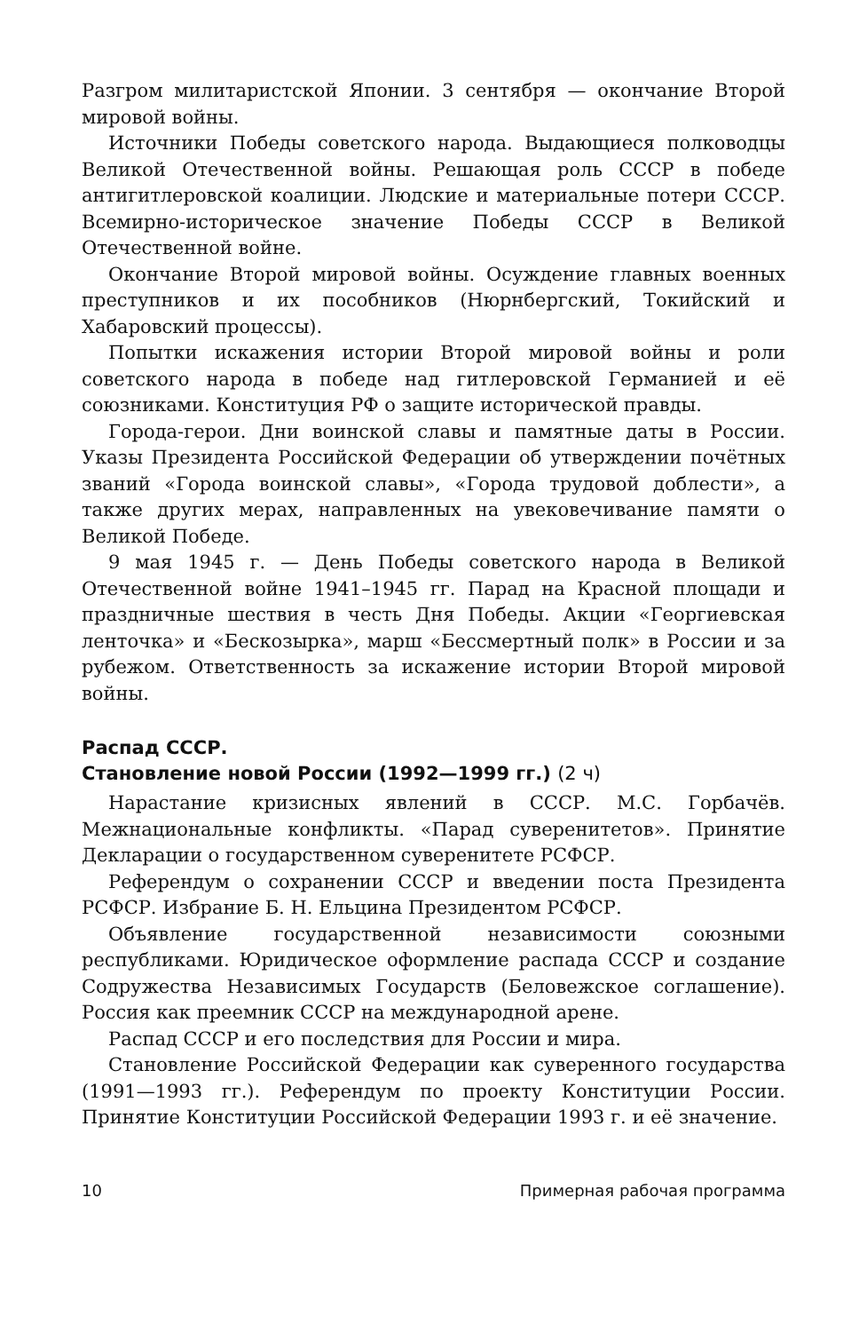Разгром милитаристской Японии. 3 сентября — окончание Второй мировой войны.
Источники Победы советского народа. Выдающиеся полководцы Великой Отечественной войны. Решающая роль СССР в победе антигитлеровской коалиции. Людские и материальные потери СССР. Всемирно-историческое значение Победы СССР в Великой Отечественной войне.
Окончание Второй мировой войны. Осуждение главных военных преступников и их пособников (Нюрнбергский, Токийский и Хабаровский процессы).
Попытки искажения истории Второй мировой войны и роли советского народа в победе над гитлеровской Германией и её союзниками. Конституция РФ о защите исторической правды.
Города-герои. Дни воинской славы и памятные даты в России. Указы Президента Российской Федерации об утверждении почётных званий «Города воинской славы», «Города трудовой доблести», а также других мерах, направленных на увековечивание памяти о Великой Победе.
9 мая 1945 г. — День Победы советского народа в Великой Отечественной войне 1941–1945 гг. Парад на Красной площади и праздничные шествия в честь Дня Победы. Акции «Георгиевская ленточка» и «Бескозырка», марш «Бессмертный полк» в России и за рубежом. Ответственность за искажение истории Второй мировой войны.
Распад СССР.
Становление новой России (1992—1999 гг.) (2 ч)
Нарастание кризисных явлений в СССР. М.С. Горбачёв. Межнациональные конфликты. «Парад суверенитетов». Принятие Декларации о государственном суверенитете РСФСР.
Референдум о сохранении СССР и введении поста Президента РСФСР. Избрание Б. Н. Ельцина Президентом РСФСР.
Объявление государственной независимости союзными республиками. Юридическое оформление распада СССР и создание Содружества Независимых Государств (Беловежское соглашение). Россия как преемник СССР на международной арене.
Распад СССР и его последствия для России и мира.
Становление Российской Федерации как суверенного государства (1991—1993 гг.). Референдум по проекту Конституции России. Принятие Конституции Российской Федерации 1993 г. и её значение.
10 Примерная рабочая программа